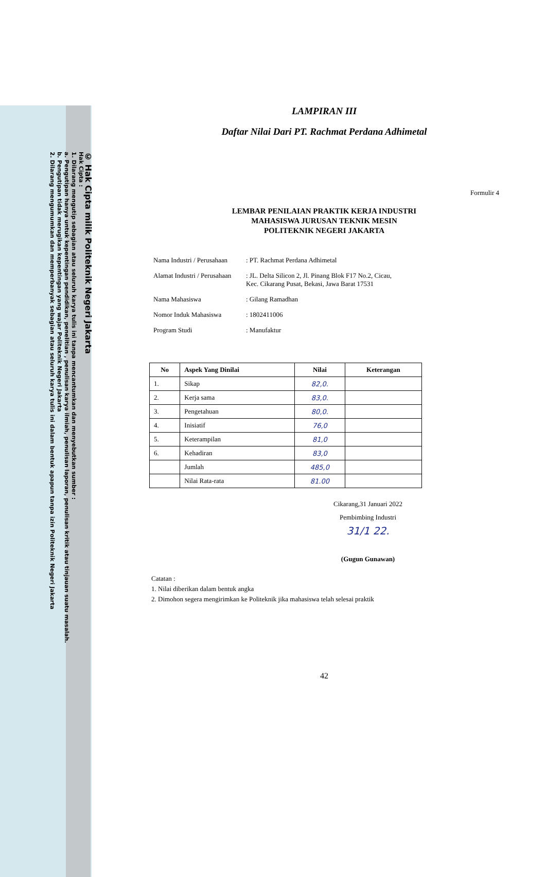© Hak Cipta milik Politeknik Negeri Jakarta
Hak Cipta :
1. Dilarang mengutip sebagian atau seluruh karya tulis ini tanpa mencantumkan dan menyebutkan sumber :
a. Pengutipan hanya untuk kepentingan pendidikan, penelitian , penulisan karya ilmiah, penulisan laporan, penulisan kritik atau tinjauan suatu masalah.
b. Pengutipan tidak merugikan kepentingan yang wajar Politeknik Negeri Jakarta
2. Dilarang mengumumkan dan memperbanyak sebagian atau seluruh karya tulis ini dalam bentuk apapun tanpa izin Politeknik Negeri Jakarta
LAMPIRAN III
Daftar Nilai Dari PT. Rachmat Perdana Adhimetal
Formulir 4
LEMBAR PENILAIAN PRAKTIK KERJA INDUSTRI
MAHASISWA JURUSAN TEKNIK MESIN
POLITEKNIK NEGERI JAKARTA
Nama Industri / Perusahaan: PT. Rachmat Perdana Adhimetal
Alamat Industri / Perusahaan: JL. Delta Silicon 2, Jl. Pinang Blok F17 No.2, Cicau,
Kec. Cikarang Pusat, Bekasi, Jawa Barat 17531
Nama Mahasiswa: Gilang Ramadhan
Nomor Induk Mahasiswa: 1802411006
Program Studi: Manufaktur
| No | Aspek Yang Dinilai | Nilai | Keterangan |
| --- | --- | --- | --- |
| 1. | Sikap | 82,0. | |
| 2. | Kerja sama | 83,0. | |
| 3. | Pengetahuan | 80,0. | |
| 4. | Inisiatif | 76,0 | |
| 5. | Keterampilan | 81,0 | |
| 6. | Kehadiran | 83,0 | |
| | Jumlah | 485,0 | |
| | Nilai Rata-rata | 81.00 | |
Cikarang,31 Januari 2022
Pembimbing Industri
31/1 22.
(Gugun Gunawan)
Catatan :
1. Nilai diberikan dalam bentuk angka
2. Dimohon segera mengirimkan ke Politeknik jika mahasiswa telah selesai praktik
42